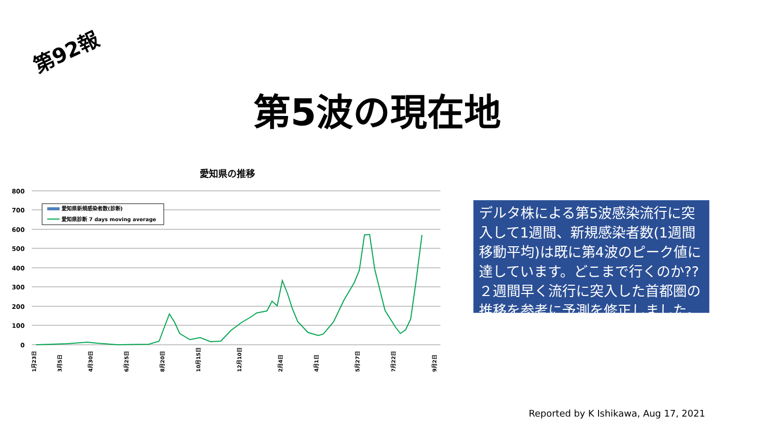第92報
第5波の現在地
愛知県の推移
800
700
600
500
400
300
200
100
0
愛知県新規感染者数(診断)
愛知県診断 7 days moving average
1月23日
3月5日
4月30日
6月25日
8月20日
10月15日
12月10日
2月4日
4月1日
5月27日
7月22日
9月2日
デルタ株による第5波感染流行に突入して1週間、新規感染者数(1週間移動平均)は既に第4波のピーク値に達しています。どこまで行くのか??
２週間早く流行に突入した首都圏の推移を参考に予測を修正しました。
Reported by K Ishikawa, Aug 17, 2021